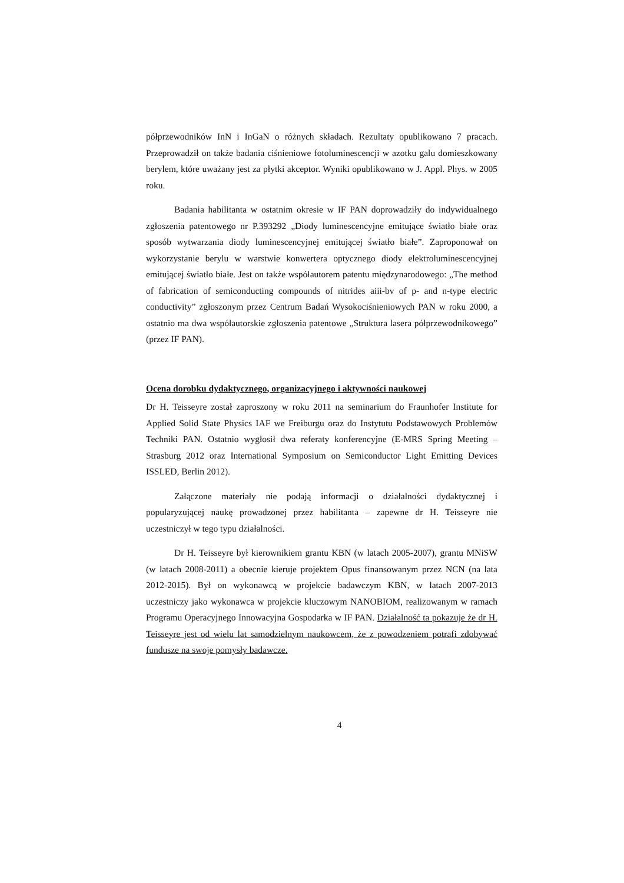półprzewodników InN i InGaN o różnych składach. Rezultaty opublikowano 7 pracach. Przeprowadził on także badania ciśnieniowe fotoluminescencji w azotku galu domieszkowany berylem, które uważany jest za płytki akceptor. Wyniki opublikowano w J. Appl. Phys. w 2005 roku.
Badania habilitanta w ostatnim okresie w IF PAN doprowadziły do indywidualnego zgłoszenia patentowego nr P.393292 „Diody luminescencyjne emitujące światło białe oraz sposób wytwarzania diody luminescencyjnej emitującej światło białe”. Zaproponował on wykorzystanie berylu w warstwie konwertera optycznego diody elektroluminescencyjnej emitującej światło białe. Jest on także współautorem patentu międzynarodowego: „The method of fabrication of semiconducting compounds of nitrides aiii-bv of p- and n-type electric conductivity” zgłoszonym przez Centrum Badań Wysokociśnieniowych PAN w roku 2000, a ostatnio ma dwa współautorskie zgłoszenia patentowe „Struktura lasera półprzewodnikowego” (przez IF PAN).
Ocena dorobku dydaktycznego, organizacyjnego i aktywności naukowej
Dr H. Teisseyre został zaproszony w roku 2011 na seminarium do Fraunhofer Institute for Applied Solid State Physics IAF we Freiburgu oraz do Instytutu Podstawowych Problemów Techniki PAN. Ostatnio wygłosił dwa referaty konferencyjne (E-MRS Spring Meeting – Strasburg 2012 oraz International Symposium on Semiconductor Light Emitting Devices ISSLED, Berlin 2012).
Załączone materiały nie podają informacji o działalności dydaktycznej i popularyzującej naukę prowadzonej przez habilitanta – zapewne dr H. Teisseyre nie uczestniczył w tego typu działalności.
Dr H. Teisseyre był kierownikiem grantu KBN (w latach 2005-2007), grantu MNiSW (w latach 2008-2011) a obecnie kieruje projektem Opus finansowanym przez NCN (na lata 2012-2015). Był on wykonawcą w projekcie badawczym KBN, w latach 2007-2013 uczestniczy jako wykonawca w projekcie kluczowym NANOBIOM, realizowanym w ramach Programu Operacyjnego Innowacyjna Gospodarka w IF PAN. Działalność ta pokazuje że dr H. Teisseyre jest od wielu lat samodzielnym naukowcem, że z powodzeniem potrafi zdobywać fundusze na swoje pomysły badawcze.
4